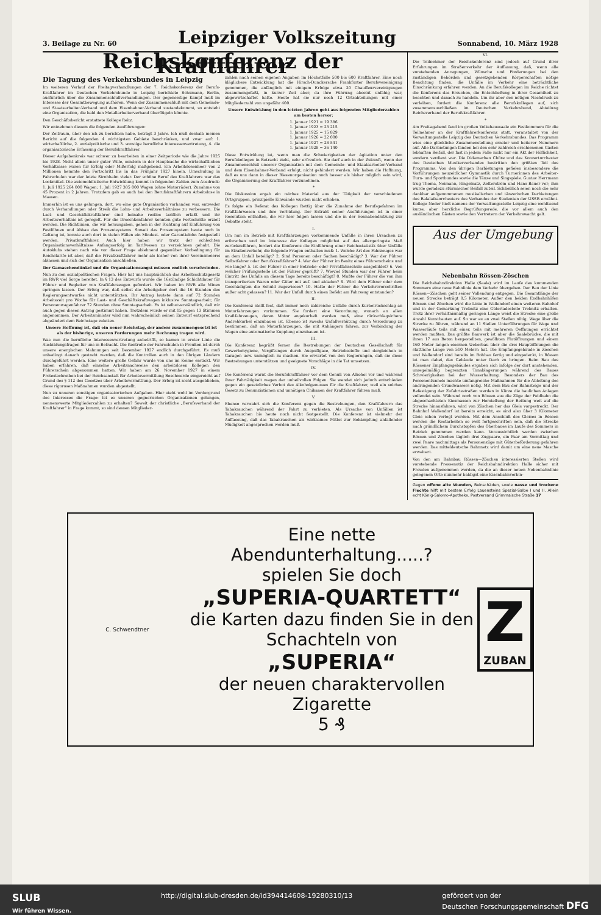3. Beilage zu Nr. 60 Leipziger Volkszeitung Sonnabend, 10. März 1928
Reichskonferenz der Kraftfahrer
Die Tagung des Verkehrsbundes in Leipzig
Im weiteren Verlauf der Freitagverhandlungen der 7. Reichskonferenz der Berufs-Kraftfahrer im Deutschen Verkehrsbunde in Leipzig berichtete Schumann, Berlin, ausführlich über die Zusammenschlußverhandlungen. Der gegenseitige Kampf muß im Interesse der Gesamtbewegung aufhören. Wenn der Zusammenschluß mit dem Gemeinde- und Staatsarbeiter-Verband und dem Eisenbahner-Verband zustandekommt, so entsteht eine Organisation, die bald den Metallarbeiterverband überflügeln könnte.
Den Geschäftsbericht erstattete Kollege Reitz.
Wir entnehmen diesem die folgenden Ausführungen:
Der Zeitraum, über den ich zu berichten habe, beträgt 3 Jahre. Ich muß deshalb meinen Bericht auf die folgenden 4 wichtigsten Gebiete beschränken, und zwar auf: 1. wirtschaftliche, 2. sozialpolitische und 3. sonstige berufliche Interessenvertretung, 4. die organisatorische Erfassung der Berufskraftfahrer.
Dieser Aufgabenkreis war schwer zu bearbeiten in einer Zeitperiode wie die Jahre 1925 bis 1928. Nicht allein unser guter Wille, sondern in der Hauptsache die wirtschaftlichen Verhältnisse waren für Erfolg oder Mißerfolg maßgebend. Ein Arbeitslosenheer von 2 Millionen hemmte den Fortschritt bis in das Frühjahr 1927 hinein. Umschulung in Fahrschulen war der letzte Strohhalm vieler. Der schöne Beruf des Kraftfahrers war das Lockmittel. Die automobilistische Entwicklung kommt in folgenden Zahlen zum Ausdruck: 1. Juli 1925 264 000 Wagen; 1. Juli 1927 385 000 Wagen (ohne Motorräder). Zunahme von 45 Prozent in 2 Jahren. Trotzdem gab es auch bei den Berufskraftfahrern Arbeitslose in Massen.
Immerhin ist es uns gelungen, dort, wo eine gute Organisation vorhanden war, entweder durch Verhandlungen oder Streik die Lohn- und Arbeitsverhältnisse zu verbessern. Die Last- und Geschäftskraftfahrer sind beinahe restlos tariflich erfaßt und ihr Arbeitsverhältnis ist geregelt. Für die Droschkenfahrer konnten gute Fortschritte erzielt werden. Die Richtlinien, die wir herausgaben, gehen in der Richtung auf Einführung von Festlöhnen und Abbau des Prozentsystems. Soweit das Prozentsystem heute noch in Geltung ist, konnte auch dort in vielen Fällen ein Mindest- oder Garantielohn festgestellt werden. Privatkraftfahrer. Auch hier haben wir trotz der schlechten Organisationsverhältnisse Anfangserfolg im Tarifwesen zu verzeichnen gehabt. Die Autoklubs stehen nach wie vor dieser Frage ablehnend gegenüber. Vorbedingung für Reichstarife ist aber, daß die Privatkraftfahrer mehr als bisher von ihrer Vereinsmeierei ablassen und sich der Organisation anschließen.
Der Gamaschendünkel und die Organisationsangst müssen endlich verschwinden.
Nun zu den sozialpolitischen Fragen. Hier hat uns hauptsächlich das Arbeitsschutzgesetz im RWR viel Sorge bereitet. In § 13 des Entwurfs wurde die 16stündige Schichtdauer für Führer und Begleiter von Kraftfahrzeugen gefordert. Wir haben im RWR alle Minen springen lassen. Der Erfolg war, daß selbst die Arbeitgeber dort die 16 Stunden des Regierungsentwurfes nicht unterstützten. Ihr Antrag lautete dann auf 72 Stunden Arbeitszeit pro Woche für Last- und Geschäftskraftwagen inklusive Sonntagsarbeit; für Personenwagenfahrer 72 Stunden ohne Sonntagsarbeit. Es ist selbstverständlich, daß wir auch gegen diesen Antrag gestimmt haben. Trotzdem wurde er mit 15 gegen 13 Stimmen angenommen. Der Arbeitsminister wird nun wahrscheinlich seinen Entwurf entsprechend abgeändert dem Reichstage zuleiten.
Unsere Hoffnung ist, daß ein neuer Reichstag, der anders zusammengesetzt ist als der bisherige, unseren Forderungen mehr Rechnung tragen wird.
Was nun die berufliche Interessenvertretung anbetrifft, so kamen in erster Linie die Ausbildungsfragen für uns in Betracht. Die Kontrolle der Fahrschulen in Preußen ist durch unsere energischen Mahnungen seit Dezember 1927 endlich durchgeführt. Es muß unbedingt danach gestrebt werden, daß die Kontrollen auch in den übrigen Ländern durchgeführt werden. Eine weitere große Gefahr wurde von uns im Keime erstickt. Wir haben erfahren, daß einzelne Arbeitsnachweise den arbeitslosen Kollegen den Führerschein abgenommen hatten. Wir haben am 26. November 1927 in einem Protestschreiben bei der Reichsanstalt für Arbeitsvermittlung Beschwerde eingereicht auf Grund des § 112 des Gesetzes über Arbeitsvermittlung. Der Erfolg ist nicht ausgeblieben, diese rigorosen Maßnahmen wurden abgestellt.
Nun zu unseren sonstigen organisatorischen Aufgaben. Hier steht wohl im Vordergrund des Interesses die Frage: Ist es unseren gegnerischen Organisationen gelungen, nennenswerte Mitgliederzahlen zu erhalten? Soweit der christliche „Berufsverband der Kraftfahrer“ in Frage kommt, so sind dessen Mitglieder-
zahlen nach seinen eigenen Angaben im Höchstfalle 500 bis 600 Kraftfahrer. Eine noch kläglichere Entwicklung hat die Hirsch-Dunckersche Frankfurter Berufsvereinigung genommen, die anfänglich mit einigem Erfolge etwa 20 Chauffeurvereinigungen zusammengefaßt, in kurzer Zeit aber, da ihre Führung absolut unfähig war, abgewirtschaftet hatte. Heute hat sie nur noch 12 Ortsabteilungen mit einer Mitgliederzahl von ungefähr 400.
Unsere Entwicklung in den letzten Jahren geht aus folgenden Mitgliederzahlen am besten hervor:
1. Januar 1921 = 19 386
1. Januar 1923 = 23 215
1. Januar 1925 = 15 829
1. Januar 1926 = 22 000
1. Januar 1927 = 28 541
1. Januar 1928 = 36 140
Diese Entwicklung ist, wenn man die Schwierigkeiten der Agitation unter den Berufskollegen in Betracht zieht, sehr erfreulich. Sie darf auch in der Zukunft, wenn der Zusammenschluß unserer Organisation mit dem Gemeinde- und Staatsarbeiter-Verband und dem Eisenbahner-Verband erfolgt, nicht gehindert werden. Wir haben die Hoffnung, daß es uns dann in dieser Riesenorganisation noch besser als bisher möglich sein wird, die Organisierung der Kraftfahrer vorzunehmen.
*
Die Diskussion ergab ein reiches Material aus der Tätigkeit der verschiedenen Ortsgruppen, prinzipielle Einwände wurden nicht erhoben.
Es folgte ein Referat des Kollegen Rettig über die Zunahme der Berufsgefahren im Kraftfahrwesen und ihre Verhütung. Der Extrakt seiner Ausführungen ist in einer Resolution enthalten, die wir hier folgen lassen und die in der Sonnabendsitzung zur Debatte steht.
I.
Um nun im Betrieb mit Kraftfahrzeugen vorkommende Unfälle in ihren Ursachen zu erforschen und im Interesse der Kollegen möglichst auf das allergeringste Maß zurückzuführen, fordert die Konferenz die Einführung einer Reichsstatistik über Unfälle im Straßenverkehr, die folgende Fragen enthalten muß: 1. Welche Art des Fahrzeuges war an dem Unfall beteiligt? 2. Sind Personen oder Sachen beschädigt? 3. War der Führer Selbstfahrer oder Berufskraftfahrer? 4. War der Führer im Besitz eines Führerscheins und wie lange? 5. Ist der Führer in einer Betriebs- oder Privatfahrschule ausgebildet? 6. Von welcher Prüfungsstelle ist der Führer geprüft? 7. Wieviel Stunden war der Führer beim Eintritt des Unfalls an diesem Tage bereits beschäftigt? 8. Mußte der Führer die von ihm transportierten Waren oder Güter mit auf- und abladen? 9. Wird dem Führer oder dem Geschädigten die Schuld zugewiesen? 10. Hatte der Führer die Verkehrsvorschriften außer acht gelassen? 11. War der Unfall durch einen Defekt am Fahrzeug entstanden?
II.
Die Konferenz stellt fest, daß immer noch zahlreiche Unfälle durch Kurbelrückschlag an Motorfahrzeugen vorkommen. Sie fordert eine Verordnung, wonach an allen Kraftfahrzeugen, deren Motor angekurbelt werden muß, eine rückschlagsichere Andrehkurbel einzubauen ist. Ebenso ist zwecks Unfallverhütung durch Verordnung zu bestimmen, daß an Motorfahrzeugen, die mit Anhängern fahren, zur Verbindung der Wagen eine automatische Kupplung einzubauen ist.
III.
Die Konferenz begrüßt ferner die Bestrebungen der Deutschen Gesellschaft für Gewerbehygiene, Vergiftungen durch Auspuffgase, Betriebsstoffe und dergleichen in Garagen usw. unmöglich zu machen. Sie erwartet von den Regierungen, daß sie diese Bestrebungen unterstützen und geeignete Vorschläge in die Tat umsetzen.
IV.
Die Konferenz warnt die Berufskraftfahrer vor dem Genuß von Alkohol vor und während ihrer Fahrtätigkeit wegen der unheilvollen Folgen. Sie wendet sich jedoch entschieden gegen ein gesetzliches Verbot des Alkoholgenusses für die Kraftfahrer, weil ein solches Gesetz zu Denunziationen und unnötigen Chikanen der Kraftfahrer führen muß.
V.
Ebenso verwahrt sich die Konferenz gegen die Bestrebungen, den Kraftfahrern das Tabakrauchen während der Fahrt zu verbieten. Als Ursache von Unfällen ist Tabakrauchen bis heute noch nicht festgestellt. Die Konferenz ist vielmehr der Auffassung, daß das Tabakrauchen als wirksames Mittel zur Bekämpfung anfallender Müdigkeit angesprochen werden muß.
VI.
Die Teilnehmer der Reichskonferenz sind jedoch auf Grund ihrer Erfahrungen im Straßenverkehr der Auffassung, daß, wenn alle vorstehenden Anregungen, Wünsche und Forderungen bei den zuständigen Behörden und gesetzgebenden Körperschaften nötige Beachtung finden, die Unfälle im Verkehr eine beträchtliche Einschränkung erfahren werden. An die Berufskollegen im Reiche richtet die Konferenz das Ersuchen, die Entschließung in ihrer Gesamtheit zu beachten und danach zu handeln. Um ihr aber den nötigen Nachdruck zu verleihen, fordert die Konferenz alle Berufskollegen auf, sich zusammenzuschließen im Deutschen Verkehrsbund, Abteilung Reichsverband der Berufskraftfahrer.
*
Am Freitagabend fand im großen Volkshaussaale ein Festkommers für die Teilnehmer an der Kraftfahrerkonferenz statt, veranstaltet von der Verwaltungsstelle Leipzig des Deutschen Verkehrsbundes. Das Programm wies eine glückliche Zusammenstellung ernster und heiterer Nummern auf. Alle Darbietungen fanden bei den sehr zahlreich erschienenen Gästen lebhaften Beifall, der fast in jedem Falle nicht nur ein Akt der Höflichkeit, sondern verdient war. Die Didamschen Chöre und das Konzertorchester des Deutschen Musikerverbandes bestritten den größten Teil des Programms. Von den übrigen Darbietungen gefielen insbesondere die Vorführungen neuzeitlicher Gymnastik durch Turnerinnen des Arbeiter-Turn- und Sportbundes sowie die Tänze und Singspiele. Gustav Herrmann trug Thoma, Neimann, Ringelnatz, Zetterström und Hans Bauer vor; ihm wurde geradezu stürmischer Beifall zuteil. Schließlich seien noch die sehr dankbar aufgenommenen musikalischen und tänzerischen Darbietungen des Balalaikaorchesters des Verbandes der Studenten der USSR erwähnt. Kollege Neder hielt namens der Verwaltungsstelle Leipzig eine wohltuend kurze, aber herzliche Begrüßungsrede, die vor allem auch den ausländischen Gästen sowie den Vertretern der Verkehrswacht galt.
Aus der Umgebung
Nebenbahn Rössen-Zöschen
Die Reichsbahndirektion Halle (Saale) wird im Laufe des kommenden Sommers eine neue Bahnlinie dem Verkehr übergeben. Der Bau der Linie Rössen—Zöschen geht seiner Vollendung entgegen. Die Gesamtlänge der neuen Strecke beträgt 8,5 Kilometer. Außer den beiden Endbahnhöfen Rössen und Zöschen wird die Linie in Wallendorf einen weiteren Bahnhof und in der Gemarkung Trebnitz eine Güterladestelle Trebnitz erhalten. Trotz ihrer verhältnismäßig geringen Länge weist die Strecke eine große Anzahl Kunstbauten auf. So war es an zwei Stellen nötig, Wege über die Strecke zu führen, während an 11 Stellen Unterführungen für Wege und Wasserläufe teils mit einer, teils mit mehreren Oeffnungen errichtet werden mußten. Das größte Bauwerk ist aber die Saalebrücke, die mit ihren 17 aus Beton hergestellten, gewölbten Flutöffnungen und einem 160 Meter langen eisernen Ueberbau über die drei Hauptöffnungen die stattliche Länge von 510 Metern hat. Die Empfangsgebäude in Zöschen und Wallendorf sind bereits im Rohbau fertig und eingedeckt, in Rössen ist man dabei, das Gebäude unter Dach zu bringen. Beim Bau des Rössener Empfangsgebäudes ergaben sich infolge der dort anstehenden, unregelmäßig begrenzten Tonablagerungen während des Baues Schwierigkeiten bei der Wasserhaltung. Besonders der Bau des Personentunnels machte umfangreiche Maßnahmen für die Ableitung des andringenden Grundwassers nötig. Mit dem Bau der Bahnsteige und der Befestigung der Zufahrtsstraßen werden in Kürze die baulichen Anlagen vollendet sein. Während noch von Rössen aus die Züge der Feldbahn die abgeschachteten Kiesmassen zur Herstellung der Bettung weit auf die Strecke hinausfahren, wird von Zöschen her das Gleis vorgestreckt. Der Bahnhof Wallendorf ist bereits erreicht, es sind also über 3 Kilometer Gleis schon verlegt worden. Mit dem Anschluß des Gleises in Rössen werden die Restarbeiten so weit fortgeschritten sein, daß die Strecke nach gründlichem Durchstopfen des Oberbaues im Laufe des Sommers in Betrieb genommen werden kann. Voraussichtlich werden zwischen Rössen und Zöschen täglich drei Zugpaare, ein Paar am Vormittag und zwei Paare nachmittags als Personenzüge mit Güterbeförderung gefahren werden. Das mitteldeutsche Bahnnetz wird damit um eine neue Masche erweitert.
Von den am Bahnbau Rössen—Zöschen interessierten Stellen wird vorstehende Pressenotiz der Reichsbahndirektion Halle sicher mit Freuden aufgenommen werden, da die an dieser neuen Nebenbahnlinie gelegenen Orte nunmehr baldigst eine Eisenbahnverbin-
Gegen offene alte Wunden, Beinschäden, sowie nasse und trockene Flechte hilft mit bestem Erfolg Lauensteins Spezial-Salbe I und II. Allein echt König-Salomo-Apotheke, Postversand Grimmaische Straße 17
C. Schwendtner
Eine nette Abendunterhaltung.....?
spielen Sie doch
„SUPERIA-QUARTETT“
die Karten dazu finden Sie in den Schachteln von
„SUPERIA“
der neuen charaktervollen
Zigarette
5 ₰
Z
ZUBAN
SLUB
Wir führen Wissen. http://digital.slub-dresden.de/id394414608-19280310/13 gefördert von der
Deutschen Forschungsgemeinschaft DFG